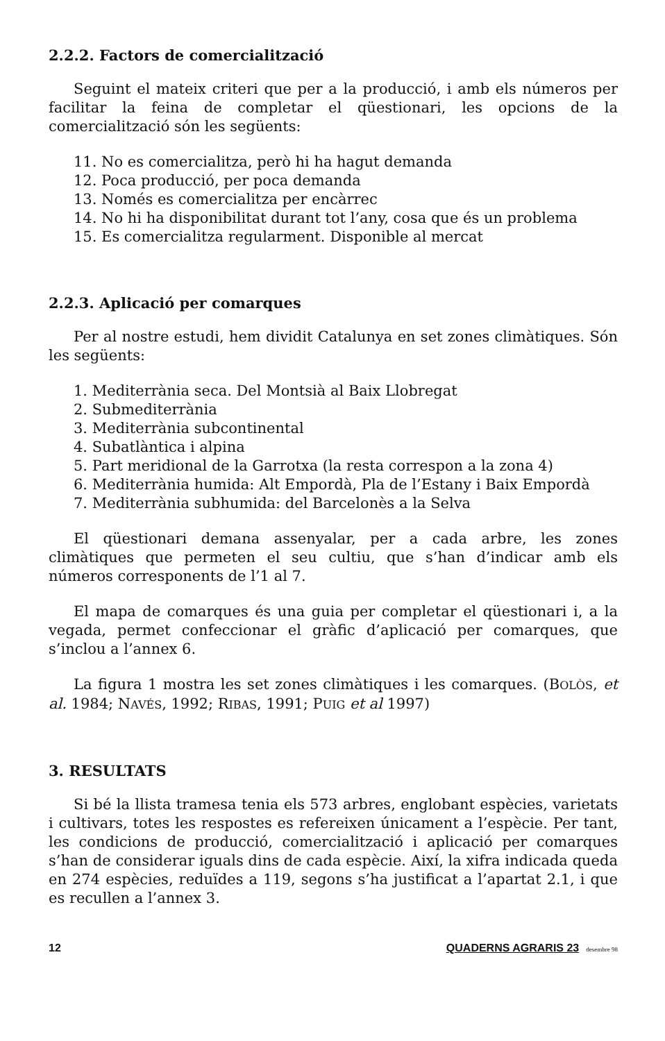2.2.2. Factors de comercialització
Seguint el mateix criteri que per a la producció, i amb els números per facilitar la feina de completar el qüestionari, les opcions de la comercialització són les següents:
11. No es comercialitza, però hi ha hagut demanda
12. Poca producció, per poca demanda
13. Només es comercialitza per encàrrec
14. No hi ha disponibilitat durant tot l’any, cosa que és un problema
15. Es comercialitza regularment. Disponible al mercat
2.2.3. Aplicació per comarques
Per al nostre estudi, hem dividit Catalunya en set zones climàtiques. Són les següents:
1. Mediterrània seca. Del Montsià al Baix Llobregat
2. Submediterrània
3. Mediterrània subcontinental
4. Subatlàntica i alpina
5. Part meridional de la Garrotxa (la resta correspon a la zona 4)
6. Mediterrània humida: Alt Empordà, Pla de l’Estany i Baix Empordà
7. Mediterrània subhumida: del Barcelonès a la Selva
El qüestionari demana assenyalar, per a cada arbre, les zones climàtiques que permeten el seu cultiu, que s’han d’indicar amb els números corresponents de l’1 al 7.
El mapa de comarques és una guia per completar el qüestionari i, a la vegada, permet confeccionar el gràfic d’aplicació per comarques, que s’inclou a l’annex 6.
La figura 1 mostra les set zones climàtiques i les comarques. (BOLÒS, et al. 1984; NAVÉS, 1992; RIBAS, 1991; PUIG et al 1997)
3. RESULTATS
Si bé la llista tramesa tenia els 573 arbres, englobant espècies, varietats i cultivars, totes les respostes es refereixen únicament a l’espècie. Per tant, les condicions de producció, comercialització i aplicació per comarques s’han de considerar iguals dins de cada espècie. Així, la xifra indicada queda en 274 espècies, reduïdes a 119, segons s’ha justificat a l’apartat 2.1, i que es recullen a l’annex 3.
12 QUADERNS AGRARIS 23 desembre 98